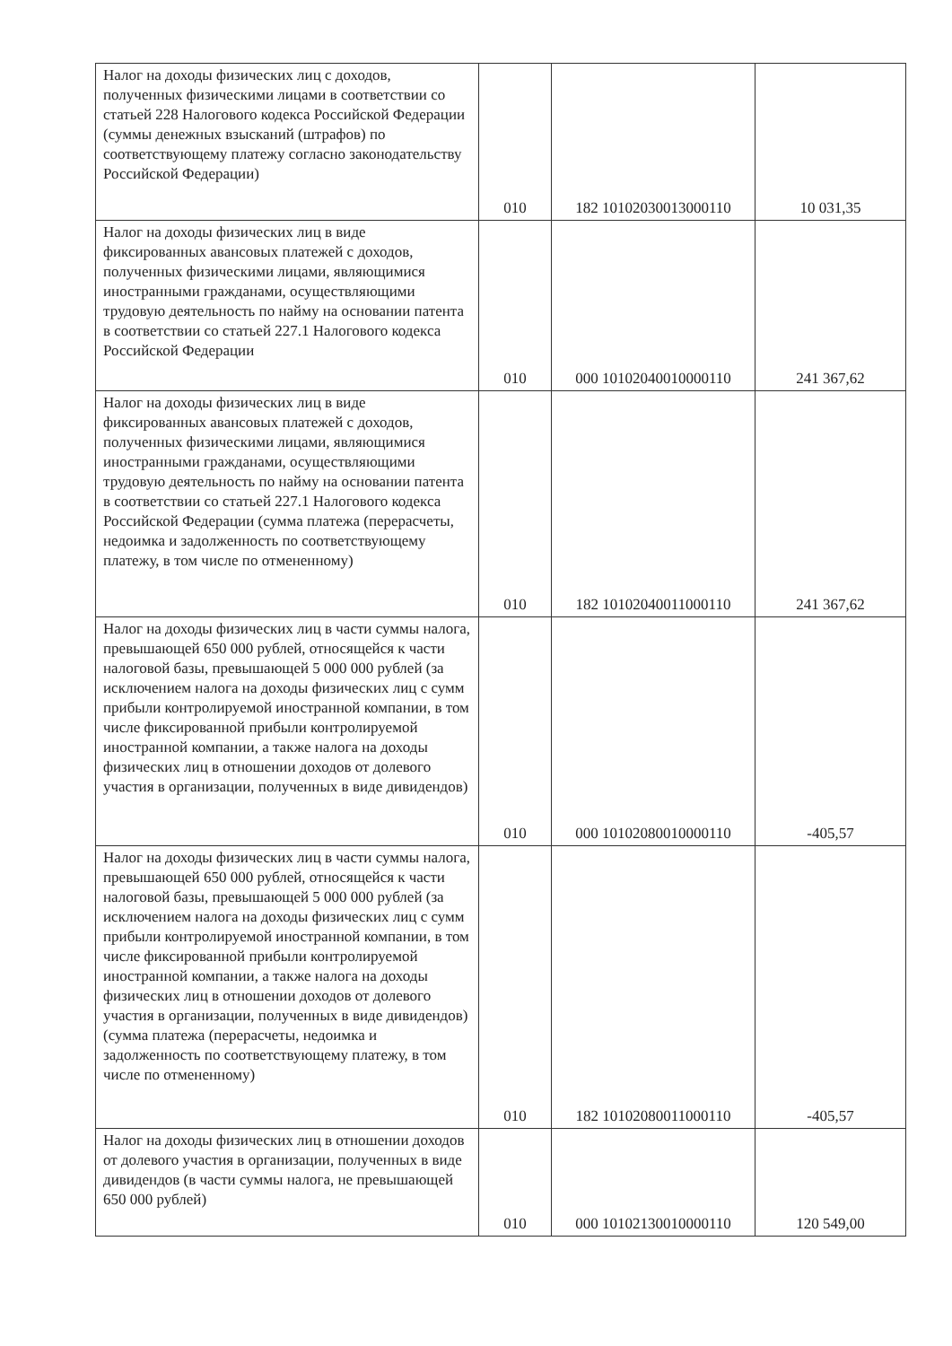| Налог на доходы физических лиц с доходов, полученных физическими лицами в соответствии со статьей 228 Налогового кодекса Российской Федерации (суммы денежных взысканий (штрафов) по соответствующему платежу согласно законодательству Российской Федерации) | 010 | 182 10102030013000110 | 10 031,35 |
| Налог на доходы физических лиц в виде фиксированных авансовых платежей с доходов, полученных физическими лицами, являющимися иностранными гражданами, осуществляющими трудовую деятельность по найму на основании патента в соответствии со статьей 227.1 Налогового кодекса Российской Федерации | 010 | 000 10102040010000110 | 241 367,62 |
| Налог на доходы физических лиц в виде фиксированных авансовых платежей с доходов, полученных физическими лицами, являющимися иностранными гражданами, осуществляющими трудовую деятельность по найму на основании патента в соответствии со статьей 227.1 Налогового кодекса Российской Федерации (сумма платежа (перерасчеты, недоимка и задолженность по соответствующему платежу, в том числе по отмененному) | 010 | 182 10102040011000110 | 241 367,62 |
| Налог на доходы физических лиц в части суммы налога, превышающей 650 000 рублей, относящейся к части налоговой базы, превышающей 5 000 000 рублей (за исключением налога на доходы физических лиц с сумм прибыли контролируемой иностранной компании, в том числе фиксированной прибыли контролируемой иностранной компании, а также налога на доходы физических лиц в отношении доходов от долевого участия в организации, полученных в виде дивидендов) | 010 | 000 10102080010000110 | -405,57 |
| Налог на доходы физических лиц в части суммы налога, превышающей 650 000 рублей, относящейся к части налоговой базы, превышающей 5 000 000 рублей (за исключением налога на доходы физических лиц с сумм прибыли контролируемой иностранной компании, в том числе фиксированной прибыли контролируемой иностранной компании, а также налога на доходы физических лиц в отношении доходов от долевого участия в организации, полученных в виде дивидендов) (сумма платежа (перерасчеты, недоимка и задолженность по соответствующему платежу, в том числе по отмененному) | 010 | 182 10102080011000110 | -405,57 |
| Налог на доходы физических лиц в отношении доходов от долевого участия в организации, полученных в виде дивидендов (в части суммы налога, не превышающей 650 000 рублей) | 010 | 000 10102130010000110 | 120 549,00 |